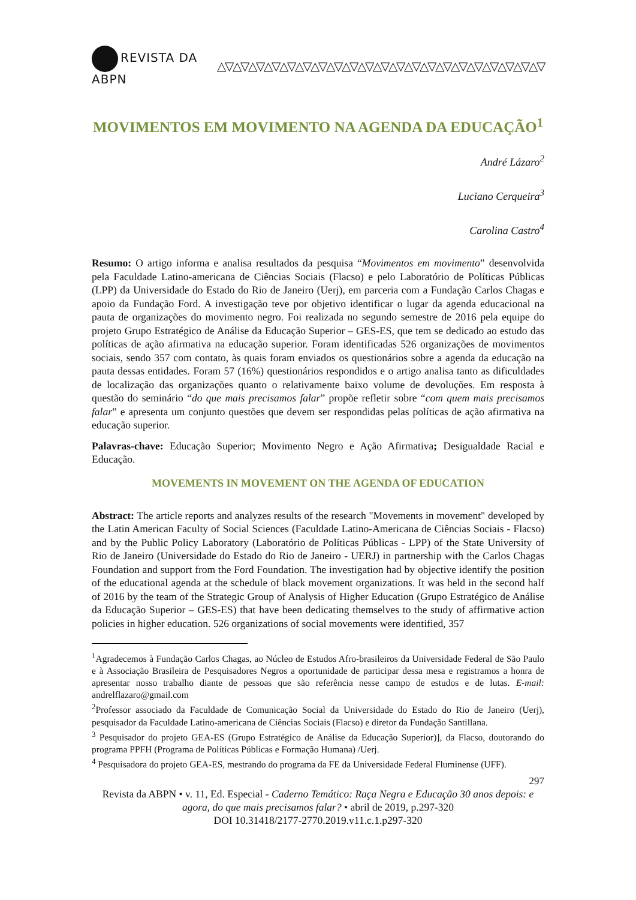REVISTA DA ABPN △▽△▽△▽△▽△▽△▽△▽△▽△▽△▽△▽△▽△▽△▽△▽△▽△▽△▽△▽△▽△▽
MOVIMENTOS EM MOVIMENTO NA AGENDA DA EDUCAÇÃO<sup>1</sup>
André Lázaro<sup>2</sup>
Luciano Cerqueira<sup>3</sup>
Carolina Castro<sup>4</sup>
Resumo: O artigo informa e analisa resultados da pesquisa “Movimentos em movimento” desenvolvida pela Faculdade Latino-americana de Ciências Sociais (Flacso) e pelo Laboratório de Políticas Públicas (LPP) da Universidade do Estado do Rio de Janeiro (Uerj), em parceria com a Fundação Carlos Chagas e apoio da Fundação Ford. A investigação teve por objetivo identificar o lugar da agenda educacional na pauta de organizações do movimento negro. Foi realizada no segundo semestre de 2016 pela equipe do projeto Grupo Estratégico de Análise da Educação Superior – GES-ES, que tem se dedicado ao estudo das políticas de ação afirmativa na educação superior. Foram identificadas 526 organizações de movimentos sociais, sendo 357 com contato, às quais foram enviados os questionários sobre a agenda da educação na pauta dessas entidades. Foram 57 (16%) questionários respondidos e o artigo analisa tanto as dificuldades de localização das organizações quanto o relativamente baixo volume de devoluções. Em resposta à questão do seminário “do que mais precisamos falar” propõe refletir sobre “com quem mais precisamos falar” e apresenta um conjunto questões que devem ser respondidas pelas políticas de ação afirmativa na educação superior.
Palavras-chave: Educação Superior; Movimento Negro e Ação Afirmativa; Desigualdade Racial e Educação.
MOVEMENTS IN MOVEMENT ON THE AGENDA OF EDUCATION
Abstract: The article reports and analyzes results of the research "Movements in movement" developed by the Latin American Faculty of Social Sciences (Faculdade Latino-Americana de Ciências Sociais - Flacso) and by the Public Policy Laboratory (Laboratório de Políticas Públicas - LPP) of the State University of Rio de Janeiro (Universidade do Estado do Rio de Janeiro - UERJ) in partnership with the Carlos Chagas Foundation and support from the Ford Foundation. The investigation had by objective identify the position of the educational agenda at the schedule of black movement organizations. It was held in the second half of 2016 by the team of the Strategic Group of Analysis of Higher Education (Grupo Estratégico de Análise da Educação Superior – GES-ES) that have been dedicating themselves to the study of affirmative action policies in higher education. 526 organizations of social movements were identified, 357
<sup>1</sup> Agradecemos à Fundação Carlos Chagas, ao Núcleo de Estudos Afro-brasileiros da Universidade Federal de São Paulo e à Associação Brasileira de Pesquisadores Negros a oportunidade de participar dessa mesa e registramos a honra de apresentar nosso trabalho diante de pessoas que são referência nesse campo de estudos e de lutas. E-mail: andrelflazaro@gmail.com
<sup>2</sup> Professor associado da Faculdade de Comunicação Social da Universidade do Estado do Rio de Janeiro (Uerj), pesquisador da Faculdade Latino-americana de Ciências Sociais (Flacso) e diretor da Fundação Santillana.
<sup>3</sup> Pesquisador do projeto GEA-ES (Grupo Estratégico de Análise da Educação Superior)], da Flacso, doutorando do programa PPFH (Programa de Políticas Públicas e Formação Humana) /Uerj.
<sup>4</sup> Pesquisadora do projeto GEA-ES, mestrando do programa da FE da Universidade Federal Fluminense (UFF).
297
Revista da ABPN • v. 11, Ed. Especial - Caderno Temático: Raça Negra e Educação 30 anos depois: e agora, do que mais precisamos falar? • abril de 2019, p.297-320
DOI 10.31418/2177-2770.2019.v11.c.1.p297-320